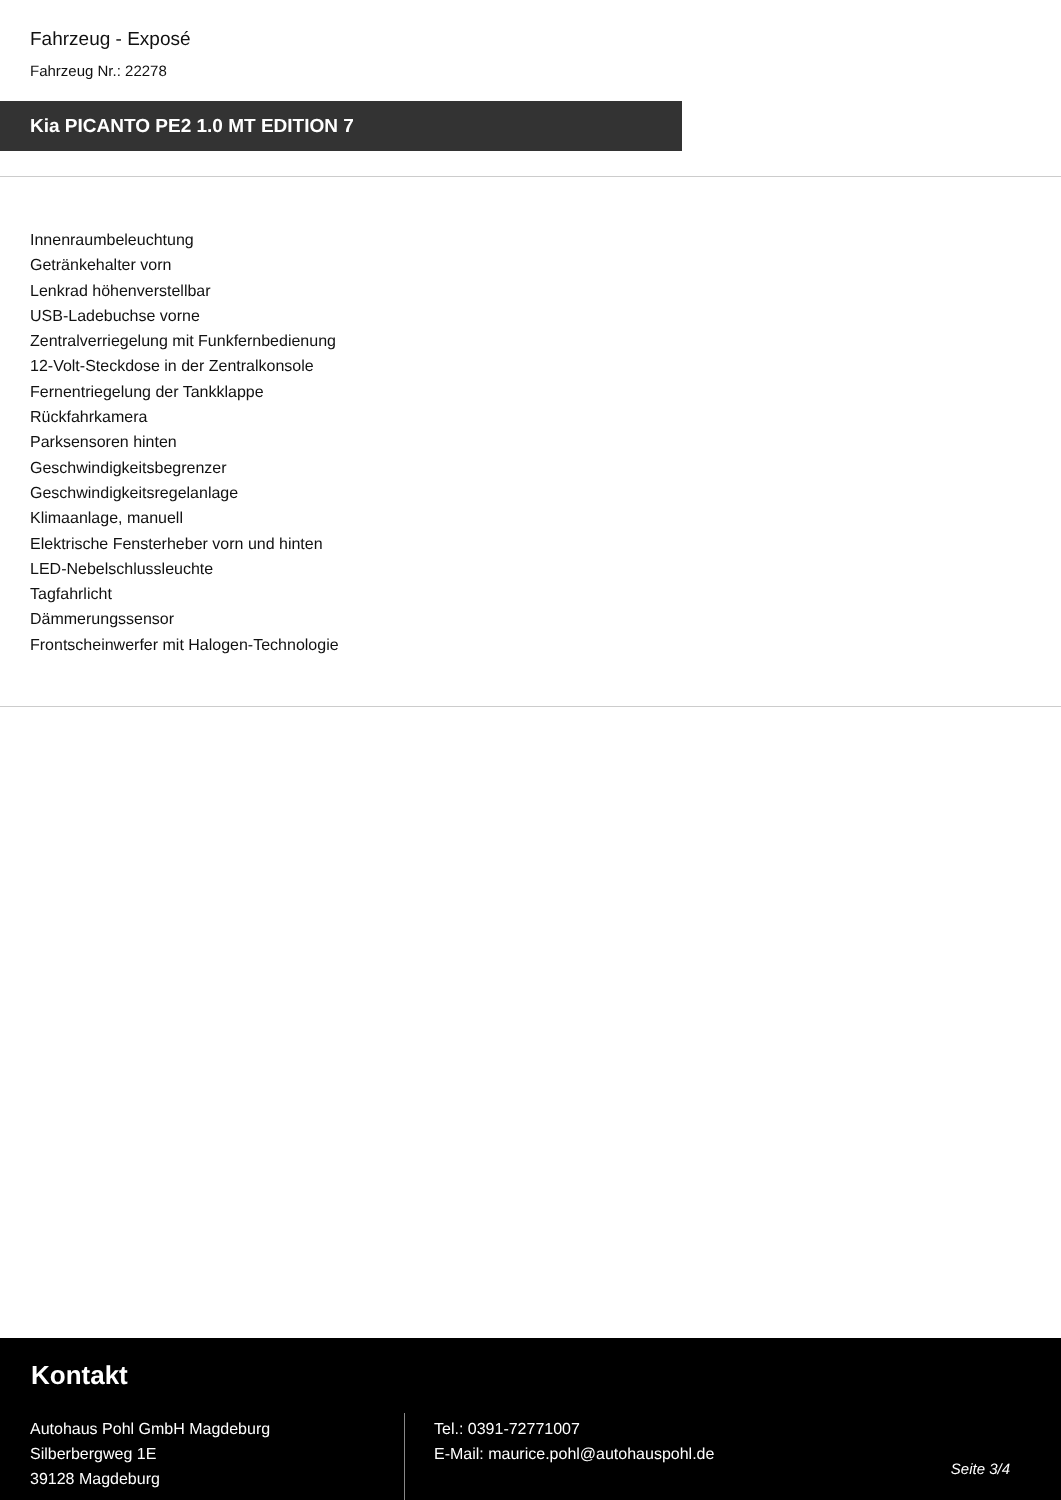Fahrzeug - Exposé
Fahrzeug Nr.: 22278
Kia PICANTO PE2 1.0 MT EDITION 7
Innenraumbeleuchtung
Getränkehalter vorn
Lenkrad höhenverstellbar
USB-Ladebuchse vorne
Zentralverriegelung mit Funkfernbedienung
12-Volt-Steckdose in der Zentralkonsole
Fernentriegelung der Tankklappe
Rückfahrkamera
Parksensoren hinten
Geschwindigkeitsbegrenzer
Geschwindigkeitsregelanlage
Klimaanlage, manuell
Elektrische Fensterheber vorn und hinten
LED-Nebelschlussleuchte
Tagfahrlicht
Dämmerungssensor
Frontscheinwerfer mit Halogen-Technologie
Kontakt
Autohaus Pohl GmbH Magdeburg
Silberbergweg 1E
39128 Magdeburg
Tel.: 0391-72771007
E-Mail: maurice.pohl@autohauspohl.de
Seite 3/4